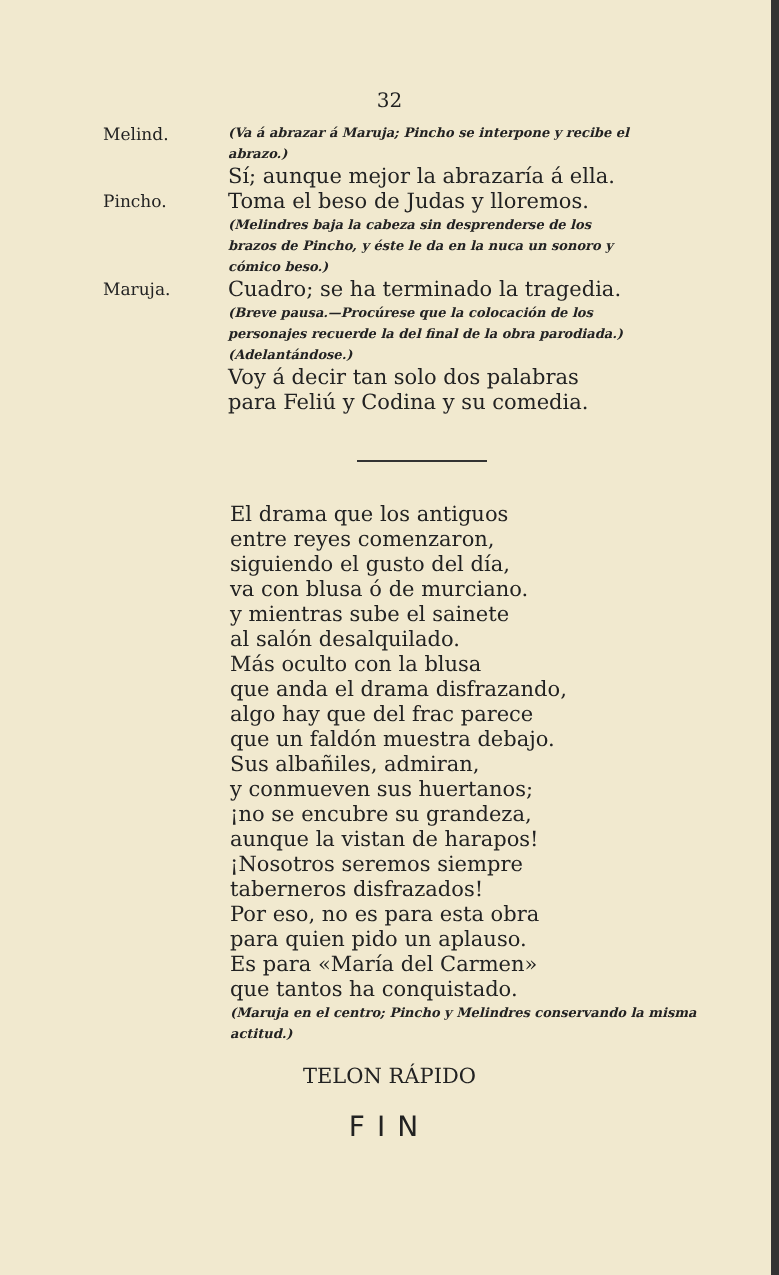32
Melind.
(Va á abrazar á Maruja; Pincho se interpone y recibe el abrazo.)
Sí; aunque mejor la abrazaría á ella.
Pincho.
Toma el beso de Judas y lloremos.
(Melindres baja la cabeza sin desprenderse de los brazos de Pincho, y éste le da en la nuca un sonoro y cómico beso.)
Maruja.
Cuadro; se ha terminado la tragedia.
(Breve pausa.—Procúrese que la colocación de los personajes recuerde la del final de la obra parodiada.)
(Adelantándose.)
Voy á decir tan solo dos palabras
para Feliú y Codina y su comedia.
El drama que los antiguos
entre reyes comenzaron,
siguiendo el gusto del día,
va con blusa ó de murciano.
y mientras sube el sainete
al salón desalquilado.
Más oculto con la blusa
que anda el drama disfrazando,
algo hay que del frac parece
que un faldón muestra debajo.
Sus albañiles, admiran,
y conmueven sus huertanos;
¡no se encubre su grandeza,
aunque la vistan de harapos!
¡Nosotros seremos siempre
taberneros disfrazados!
Por eso, no es para esta obra
para quien pido un aplauso.
Es para «María del Carmen»
que tantos ha conquistado.
(Maruja en el centro; Pincho y Melindres conservando la misma actitud.)
TELON RÁPIDO
FIN